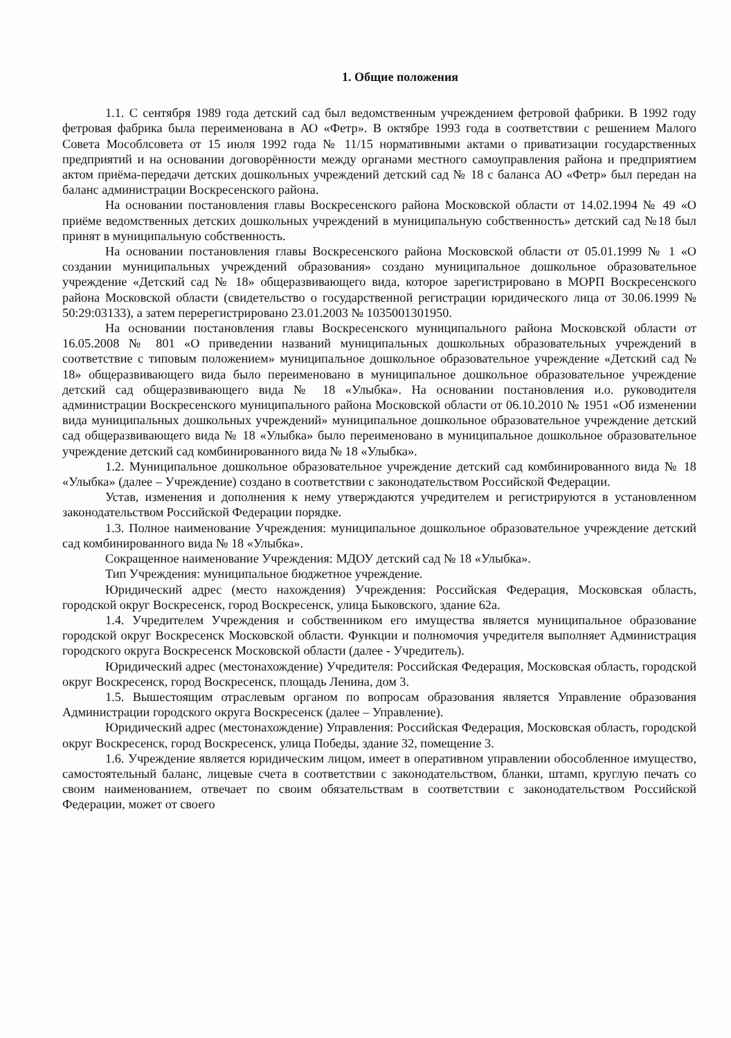1. Общие положения
1.1. С сентября 1989 года детский сад был ведомственным учреждением фетровой фабрики. В 1992 году фетровая фабрика была переименована в АО «Фетр». В октябре 1993 года в соответствии с решением Малого Совета Мособлсовета от 15 июля 1992 года № 11/15 нормативными актами о приватизации государственных предприятий и на основании договорённости между органами местного самоуправления района и предприятием актом приёма-передачи детских дошкольных учреждений детский сад № 18 с баланса АО «Фетр» был передан на баланс администрации Воскресенского района.
На основании постановления главы Воскресенского района Московской области от 14.02.1994 № 49 «О приёме ведомственных детских дошкольных учреждений в муниципальную собственность» детский сад №18 был принят в муниципальную собственность.
На основании постановления главы Воскресенского района Московской области от 05.01.1999 № 1 «О создании муниципальных учреждений образования» создано муниципальное дошкольное образовательное учреждение «Детский сад № 18» общеразвивающего вида, которое зарегистрировано в МОРП Воскресенского района Московской области (свидетельство о государственной регистрации юридического лица от 30.06.1999 № 50:29:03133), а затем перерегистрировано 23.01.2003 № 1035001301950.
На основании постановления главы Воскресенского муниципального района Московской области от 16.05.2008 № 801 «О приведении названий муниципальных дошкольных образовательных учреждений в соответствие с типовым положением» муниципальное дошкольное образовательное учреждение «Детский сад № 18» общеразвивающего вида было переименовано в муниципальное дошкольное образовательное учреждение детский сад общеразвивающего вида № 18 «Улыбка». На основании постановления и.о. руководителя администрации Воскресенского муниципального района Московской области от 06.10.2010 № 1951 «Об изменении вида муниципальных дошкольных учреждений» муниципальное дошкольное образовательное учреждение детский сад общеразвивающего вида № 18 «Улыбка» было переименовано в муниципальное дошкольное образовательное учреждение детский сад комбинированного вида № 18 «Улыбка».
1.2. Муниципальное дошкольное образовательное учреждение детский сад комбинированного вида № 18 «Улыбка» (далее – Учреждение) создано в соответствии с законодательством Российской Федерации.
Устав, изменения и дополнения к нему утверждаются учредителем и регистрируются в установленном законодательством Российской Федерации порядке.
1.3. Полное наименование Учреждения: муниципальное дошкольное образовательное учреждение детский сад комбинированного вида № 18 «Улыбка».
Сокращенное наименование Учреждения: МДОУ детский сад № 18 «Улыбка».
Тип Учреждения: муниципальное бюджетное учреждение.
Юридический адрес (место нахождения) Учреждения: Российская Федерация, Московская область, городской округ Воскресенск, город Воскресенск, улица Быковского, здание 62а.
1.4. Учредителем Учреждения и собственником его имущества является муниципальное образование городской округ Воскресенск Московской области. Функции и полномочия учредителя выполняет Администрация городского округа Воскресенск Московской области (далее - Учредитель).
Юридический адрес (местонахождение) Учредителя: Российская Федерация, Московская область, городской округ Воскресенск, город Воскресенск, площадь Ленина, дом 3.
1.5. Вышестоящим отраслевым органом по вопросам образования является Управление образования Администрации городского округа Воскресенск (далее – Управление).
Юридический адрес (местонахождение) Управления: Российская Федерация, Московская область, городской округ Воскресенск, город Воскресенск, улица Победы, здание 32, помещение 3.
1.6. Учреждение является юридическим лицом, имеет в оперативном управлении обособленное имущество, самостоятельный баланс, лицевые счета в соответствии с законодательством, бланки, штамп, круглую печать со своим наименованием, отвечает по своим обязательствам в соответствии с законодательством Российской Федерации, может от своего